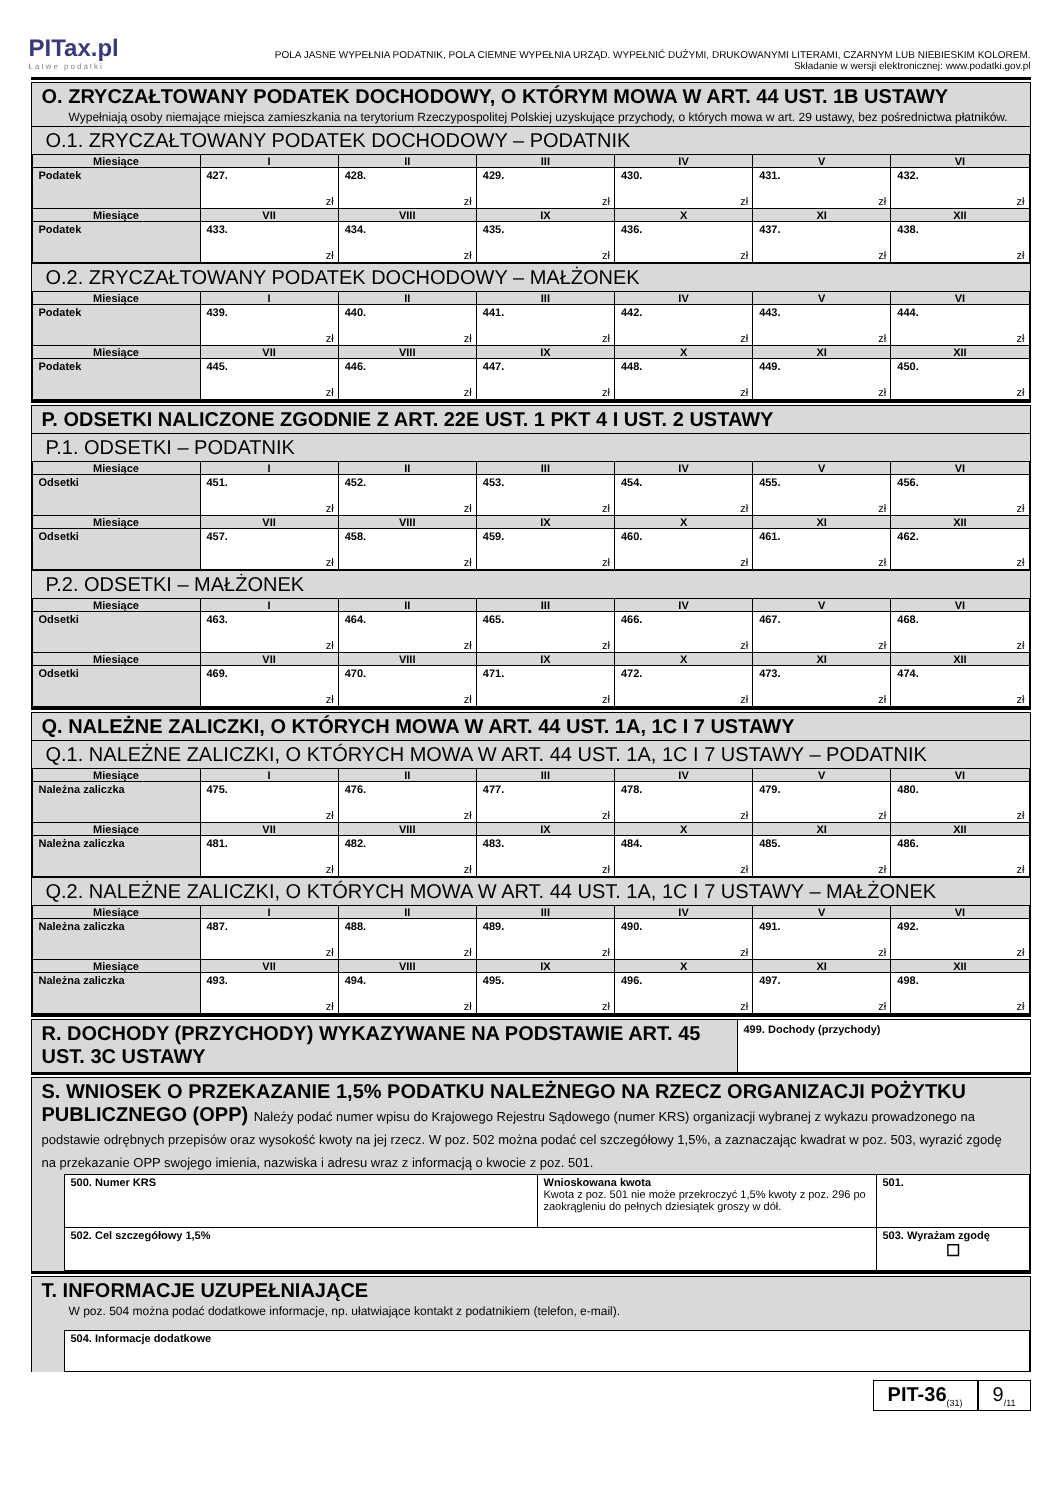PITax.pl
Łatwe podatki
POLA JASNE WYPEŁNIA PODATNIK, POLA CIEMNE WYPEŁNIA URZĄD. WYPEŁNIĆ DUŻYMI, DRUKOWANYMI LITERAMI, CZARNYM LUB NIEBIESKIM KOLOREM.
Składanie w wersji elektronicznej: www.podatki.gov.pl
O. ZRYCZAŁTOWANY PODATEK DOCHODOWY, O KTÓRYM MOWA W ART. 44 UST. 1B USTAWY
Wypełniają osoby niemające miejsca zamieszkania na terytorium Rzeczypospolitej Polskiej uzyskujące przychody, o których mowa w art. 29 ustawy, bez pośrednictwa płatników.
O.1. ZRYCZAŁTOWANY PODATEK DOCHODOWY – PODATNIK
| Miesiące | I | II | III | IV | V | VI |
| --- | --- | --- | --- | --- | --- | --- |
| Podatek | 427. zł | 428. zł | 429. zł | 430. zł | 431. zł | 432. zł |
| Miesiące | VII | VIII | IX | X | XI | XII |
| Podatek | 433. zł | 434. zł | 435. zł | 436. zł | 437. zł | 438. zł |
O.2. ZRYCZAŁTOWANY PODATEK DOCHODOWY – MAŁŻONEK
| Miesiące | I | II | III | IV | V | VI |
| --- | --- | --- | --- | --- | --- | --- |
| Podatek | 439. zł | 440. zł | 441. zł | 442. zł | 443. zł | 444. zł |
| Miesiące | VII | VIII | IX | X | XI | XII |
| Podatek | 445. zł | 446. zł | 447. zł | 448. zł | 449. zł | 450. zł |
P. ODSETKI NALICZONE ZGODNIE Z ART. 22E UST. 1 PKT 4 I UST. 2 USTAWY
P.1. ODSETKI – PODATNIK
| Miesiące | I | II | III | IV | V | VI |
| --- | --- | --- | --- | --- | --- | --- |
| Odsetki | 451. zł | 452. zł | 453. zł | 454. zł | 455. zł | 456. zł |
| Miesiące | VII | VIII | IX | X | XI | XII |
| Odsetki | 457. zł | 458. zł | 459. zł | 460. zł | 461. zł | 462. zł |
P.2. ODSETKI – MAŁŻONEK
| Miesiące | I | II | III | IV | V | VI |
| --- | --- | --- | --- | --- | --- | --- |
| Odsetki | 463. zł | 464. zł | 465. zł | 466. zł | 467. zł | 468. zł |
| Miesiące | VII | VIII | IX | X | XI | XII |
| Odsetki | 469. zł | 470. zł | 471. zł | 472. zł | 473. zł | 474. zł |
Q. NALEŻNE ZALICZKI, O KTÓRYCH MOWA W ART. 44 UST. 1A, 1C I 7 USTAWY
Q.1. NALEŻNE ZALICZKI, O KTÓRYCH MOWA W ART. 44 UST. 1A, 1C I 7 USTAWY – PODATNIK
| Miesiące | I | II | III | IV | V | VI |
| --- | --- | --- | --- | --- | --- | --- |
| Należna zaliczka | 475. zł | 476. zł | 477. zł | 478. zł | 479. zł | 480. zł |
| Miesiące | VII | VIII | IX | X | XI | XII |
| Należna zaliczka | 481. zł | 482. zł | 483. zł | 484. zł | 485. zł | 486. zł |
Q.2. NALEŻNE ZALICZKI, O KTÓRYCH MOWA W ART. 44 UST. 1A, 1C I 7 USTAWY – MAŁŻONEK
| Miesiące | I | II | III | IV | V | VI |
| --- | --- | --- | --- | --- | --- | --- |
| Należna zaliczka | 487. zł | 488. zł | 489. zł | 490. zł | 491. zł | 492. zł |
| Miesiące | VII | VIII | IX | X | XI | XII |
| Należna zaliczka | 493. zł | 494. zł | 495. zł | 496. zł | 497. zł | 498. zł |
R. DOCHODY (PRZYCHODY) WYKAZYWANE NA PODSTAWIE ART. 45 UST. 3C USTAWY
499. Dochody (przychody)
S. WNIOSEK O PRZEKAZANIE 1,5% PODATKU NALEŻNEGO NA RZECZ ORGANIZACJI POŻYTKU PUBLICZNEGO (OPP) Należy podać numer wpisu do Krajowego Rejestru Sądowego (numer KRS) organizacji wybranej z wykazu prowadzonego na podstawie odrębnych przepisów oraz wysokość kwoty na jej rzecz. W poz. 502 można podać cel szczegółowy 1,5%, a zaznaczając kwadrat w poz. 503, wyrazić zgodę na przekazanie OPP swojego imienia, nazwiska i adresu wraz z informacją o kwocie z poz. 501.
| 500. Numer KRS | Wnioskowana kwota Kwota z poz. 501 nie może przekroczyć 1,5% kwoty z poz. 296 po zaokrągleniu do pełnych dziesiątek groszy w dół. | 501. |
| 502. Cel szczegółowy 1,5% | | 503. Wyrażam zgodę ☐ |
T. INFORMACJE UZUPEŁNIAJĄCE
W poz. 504 można podać dodatkowe informacje, np. ułatwiające kontakt z podatnikiem (telefon, e-mail).
| 504. Informacje dodatkowe |
PIT-36<sub>(31)</sub>
9<sub>/11</sub>